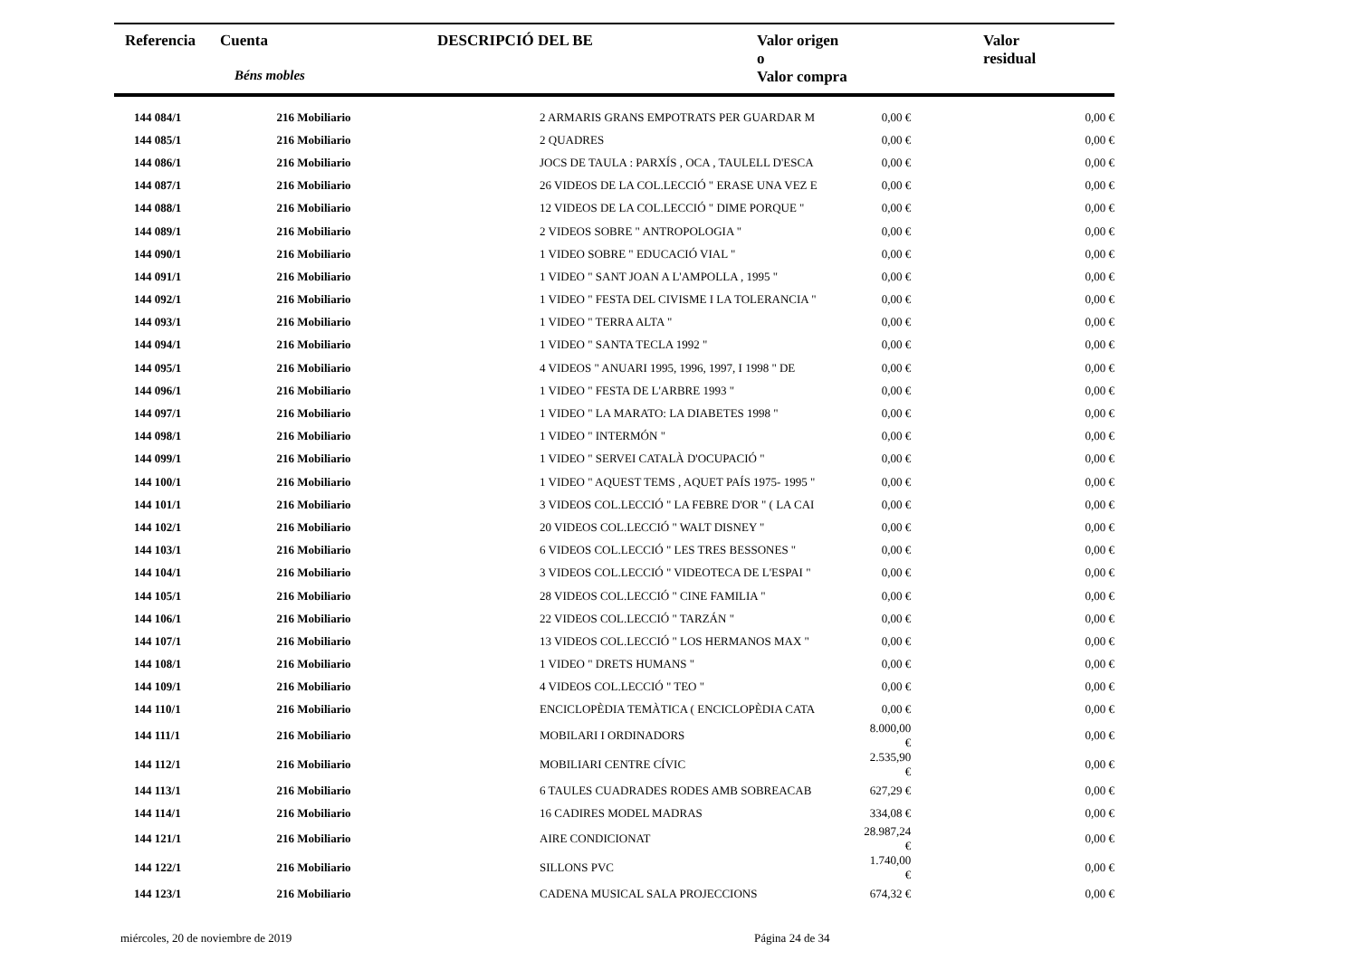| Referencia | Cuenta Béns mobles | DESCRIPCIÓ DEL BE | Valor origen o Valor compra | Valor residual |
| --- | --- | --- | --- | --- |
| 144 084/1 | 216 Mobiliario | 2 ARMARIS GRANS EMPOTRATS PER GUARDAR M | 0,00 € | 0,00 € |
| 144 085/1 | 216 Mobiliario | 2 QUADRES | 0,00 € | 0,00 € |
| 144 086/1 | 216 Mobiliario | JOCS DE TAULA : PARXÍS , OCA , TAULELL D'ESCA | 0,00 € | 0,00 € |
| 144 087/1 | 216 Mobiliario | 26 VIDEOS DE LA COL.LECCIÓ " ERASE UNA VEZ E | 0,00 € | 0,00 € |
| 144 088/1 | 216 Mobiliario | 12 VIDEOS DE LA COL.LECCIÓ " DIME PORQUE " | 0,00 € | 0,00 € |
| 144 089/1 | 216 Mobiliario | 2 VIDEOS SOBRE " ANTROPOLOGIA " | 0,00 € | 0,00 € |
| 144 090/1 | 216 Mobiliario | 1 VIDEO SOBRE " EDUCACIÓ VIAL " | 0,00 € | 0,00 € |
| 144 091/1 | 216 Mobiliario | 1 VIDEO " SANT JOAN A L'AMPOLLA , 1995 " | 0,00 € | 0,00 € |
| 144 092/1 | 216 Mobiliario | 1 VIDEO " FESTA DEL CIVISME I LA TOLERANCIA " | 0,00 € | 0,00 € |
| 144 093/1 | 216 Mobiliario | 1 VIDEO " TERRA ALTA " | 0,00 € | 0,00 € |
| 144 094/1 | 216 Mobiliario | 1 VIDEO " SANTA TECLA 1992 " | 0,00 € | 0,00 € |
| 144 095/1 | 216 Mobiliario | 4 VIDEOS " ANUARI 1995, 1996, 1997, I 1998 " DE | 0,00 € | 0,00 € |
| 144 096/1 | 216 Mobiliario | 1 VIDEO " FESTA DE L'ARBRE 1993 " | 0,00 € | 0,00 € |
| 144 097/1 | 216 Mobiliario | 1 VIDEO " LA MARATO: LA DIABETES 1998 " | 0,00 € | 0,00 € |
| 144 098/1 | 216 Mobiliario | 1 VIDEO " INTERMÓN " | 0,00 € | 0,00 € |
| 144 099/1 | 216 Mobiliario | 1 VIDEO " SERVEI CATALÀ D'OCUPACIÓ " | 0,00 € | 0,00 € |
| 144 100/1 | 216 Mobiliario | 1 VIDEO " AQUEST TEMS , AQUET PAÍS 1975- 1995 " | 0,00 € | 0,00 € |
| 144 101/1 | 216 Mobiliario | 3 VIDEOS COL.LECCIÓ " LA FEBRE D'OR " ( LA CAI | 0,00 € | 0,00 € |
| 144 102/1 | 216 Mobiliario | 20 VIDEOS COL.LECCIÓ " WALT DISNEY " | 0,00 € | 0,00 € |
| 144 103/1 | 216 Mobiliario | 6 VIDEOS COL.LECCIÓ " LES TRES BESSONES " | 0,00 € | 0,00 € |
| 144 104/1 | 216 Mobiliario | 3 VIDEOS COL.LECCIÓ " VIDEOTECA DE L'ESPAI " | 0,00 € | 0,00 € |
| 144 105/1 | 216 Mobiliario | 28 VIDEOS COL.LECCIÓ " CINE FAMILIA " | 0,00 € | 0,00 € |
| 144 106/1 | 216 Mobiliario | 22 VIDEOS COL.LECCIÓ " TARZÁN " | 0,00 € | 0,00 € |
| 144 107/1 | 216 Mobiliario | 13 VIDEOS COL.LECCIÓ " LOS HERMANOS MAX " | 0,00 € | 0,00 € |
| 144 108/1 | 216 Mobiliario | 1 VIDEO " DRETS HUMANS " | 0,00 € | 0,00 € |
| 144 109/1 | 216 Mobiliario | 4 VIDEOS COL.LECCIÓ " TEO " | 0,00 € | 0,00 € |
| 144 110/1 | 216 Mobiliario | ENCICLOPÈDIA TEMÀTICA ( ENCICLOPÈDIA CATA | 0,00 € | 0,00 € |
| 144 111/1 | 216 Mobiliario | MOBILARI I ORDINADORS | 8.000,00 € | 0,00 € |
| 144 112/1 | 216 Mobiliario | MOBILIARI CENTRE CÍVIC | 2.535,90 € | 0,00 € |
| 144 113/1 | 216 Mobiliario | 6 TAULES CUADRADES RODES AMB SOBREACAB | 627,29 € | 0,00 € |
| 144 114/1 | 216 Mobiliario | 16 CADIRES MODEL MADRAS | 334,08 € | 0,00 € |
| 144 121/1 | 216 Mobiliario | AIRE CONDICIONAT | 28.987,24 € | 0,00 € |
| 144 122/1 | 216 Mobiliario | SILLONS PVC | 1.740,00 € | 0,00 € |
| 144 123/1 | 216 Mobiliario | CADENA MUSICAL SALA PROJECCIONS | 674,32 € | 0,00 € |
miércoles, 20 de noviembre de 2019 Página 24 de 34